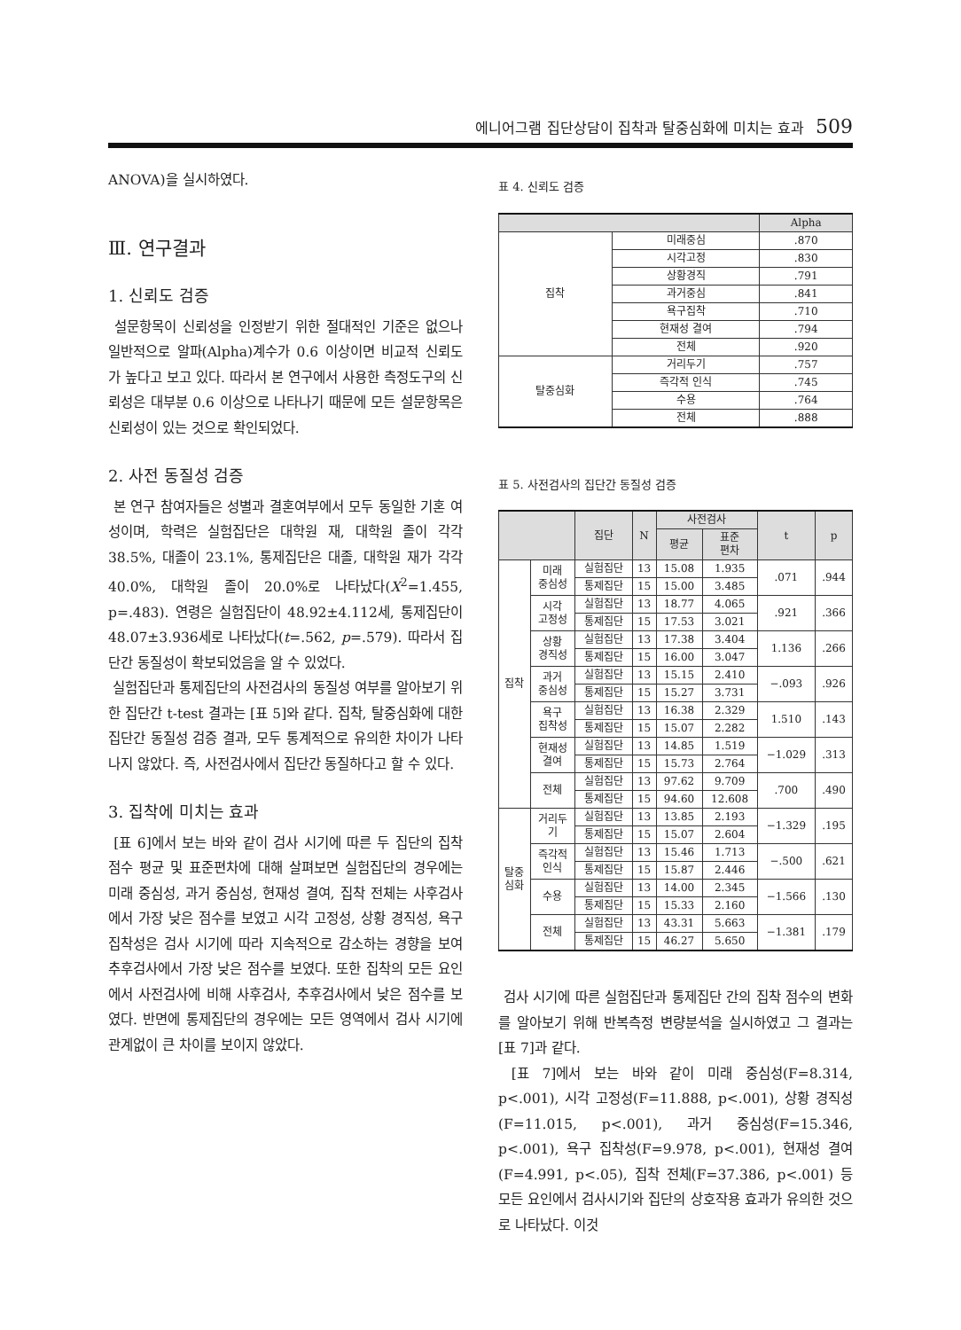에니어그램 집단상담이 집착과 탈중심화에 미치는 효과 509
ANOVA)을 실시하였다.
Ⅲ. 연구결과
1. 신뢰도 검증
설문항목이 신뢰성을 인정받기 위한 절대적인 기준은 없으나 일반적으로 알파(Alpha)계수가 0.6 이상이면 비교적 신뢰도가 높다고 보고 있다. 따라서 본 연구에서 사용한 측정도구의 신뢰성은 대부분 0.6 이상으로 나타나기 때문에 모든 설문항목은 신뢰성이 있는 것으로 확인되었다.
2. 사전 동질성 검증
본 연구 참여자들은 성별과 결혼여부에서 모두 동일한 기혼 여성이며, 학력은 실험집단은 대학원 재, 대학원 졸이 각각 38.5%, 대졸이 23.1%, 통제집단은 대졸, 대학원 재가 각각 40.0%, 대학원 졸이 20.0%로 나타났다(X<sup>2</sup>=1.455, p=.483). 연령은 실험집단이 48.92±4.112세, 통제집단이 48.07±3.936세로 나타났다(t=.562, p=.579). 따라서 집단간 동질성이 확보되었음을 알 수 있었다.
실험집단과 통제집단의 사전검사의 동질성 여부를 알아보기 위한 집단간 t-test 결과는 [표 5]와 같다. 집착, 탈중심화에 대한 집단간 동질성 검증 결과, 모두 통계적으로 유의한 차이가 나타나지 않았다. 즉, 사전검사에서 집단간 동질하다고 할 수 있다.
3. 집착에 미치는 효과
[표 6]에서 보는 바와 같이 검사 시기에 따른 두 집단의 집착 점수 평균 및 표준편차에 대해 살펴보면 실험집단의 경우에는 미래 중심성, 과거 중심성, 현재성 결여, 집착 전체는 사후검사에서 가장 낮은 점수를 보였고 시각 고정성, 상황 경직성, 욕구 집착성은 검사 시기에 따라 지속적으로 감소하는 경향을 보여 추후검사에서 가장 낮은 점수를 보였다. 또한 집착의 모든 요인에서 사전검사에 비해 사후검사, 추후검사에서 낮은 점수를 보였다. 반면에 통제집단의 경우에는 모든 영역에서 검사 시기에 관계없이 큰 차이를 보이지 않았다.
표 4. 신뢰도 검증
| | | Alpha |
| --- | --- | --- |
| 집착 | 미래중심 | .870 |
| | 시각고정 | .830 |
| | 상황경직 | .791 |
| | 과거중심 | .841 |
| | 욕구집착 | .710 |
| | 현재성 결여 | .794 |
| | 전체 | .920 |
| 탈중심화 | 거리두기 | .757 |
| | 즉각적 인식 | .745 |
| | 수용 | .764 |
| | 전체 | .888 |
표 5. 사전검사의 집단간 동질성 검증
| | | 집단 | N | 사전검사 | | t | p |
| --- | --- | --- | --- | --- | --- | --- | --- |
| | | | | 평균 | 표준 편차 | | |
| 집착 | 미래 중심성 | 실험집단 | 13 | 15.08 | 1.935 | .071 | .944 |
| | | 통제집단 | 15 | 15.00 | 3.485 | | |
| | 시각 고정성 | 실험집단 | 13 | 18.77 | 4.065 | .921 | .366 |
| | | 통제집단 | 15 | 17.53 | 3.021 | | |
| | 상황 경직성 | 실험집단 | 13 | 17.38 | 3.404 | 1.136 | .266 |
| | | 통제집단 | 15 | 16.00 | 3.047 | | |
| | 과거 중심성 | 실험집단 | 13 | 15.15 | 2.410 | −.093 | .926 |
| | | 통제집단 | 15 | 15.27 | 3.731 | | |
| | 욕구 집착성 | 실험집단 | 13 | 16.38 | 2.329 | 1.510 | .143 |
| | | 통제집단 | 15 | 15.07 | 2.282 | | |
| | 현재성 결여 | 실험집단 | 13 | 14.85 | 1.519 | −1.029 | .313 |
| | | 통제집단 | 15 | 15.73 | 2.764 | | |
| | 전체 | 실험집단 | 13 | 97.62 | 9.709 | .700 | .490 |
| | | 통제집단 | 15 | 94.60 | 12.608 | | |
| 탈중 심화 | 거리두 기 | 실험집단 | 13 | 13.85 | 2.193 | −1.329 | .195 |
| | | 통제집단 | 15 | 15.07 | 2.604 | | |
| | 즉각적 인식 | 실험집단 | 13 | 15.46 | 1.713 | −.500 | .621 |
| | | 통제집단 | 15 | 15.87 | 2.446 | | |
| | 수용 | 실험집단 | 13 | 14.00 | 2.345 | −1.566 | .130 |
| | | 통제집단 | 15 | 15.33 | 2.160 | | |
| | 전체 | 실험집단 | 13 | 43.31 | 5.663 | −1.381 | .179 |
| | | 통제집단 | 15 | 46.27 | 5.650 | | |
검사 시기에 따른 실험집단과 통제집단 간의 집착 점수의 변화를 알아보기 위해 반복측정 변량분석을 실시하였고 그 결과는 [표 7]과 같다.
[표 7]에서 보는 바와 같이 미래 중심성(F=8.314, p<.001), 시각 고정성(F=11.888, p<.001), 상황 경직성(F=11.015, p<.001), 과거 중심성(F=15.346, p<.001), 욕구 집착성(F=9.978, p<.001), 현재성 결여(F=4.991, p<.05), 집착 전체(F=37.386, p<.001) 등 모든 요인에서 검사시기와 집단의 상호작용 효과가 유의한 것으로 나타났다. 이것